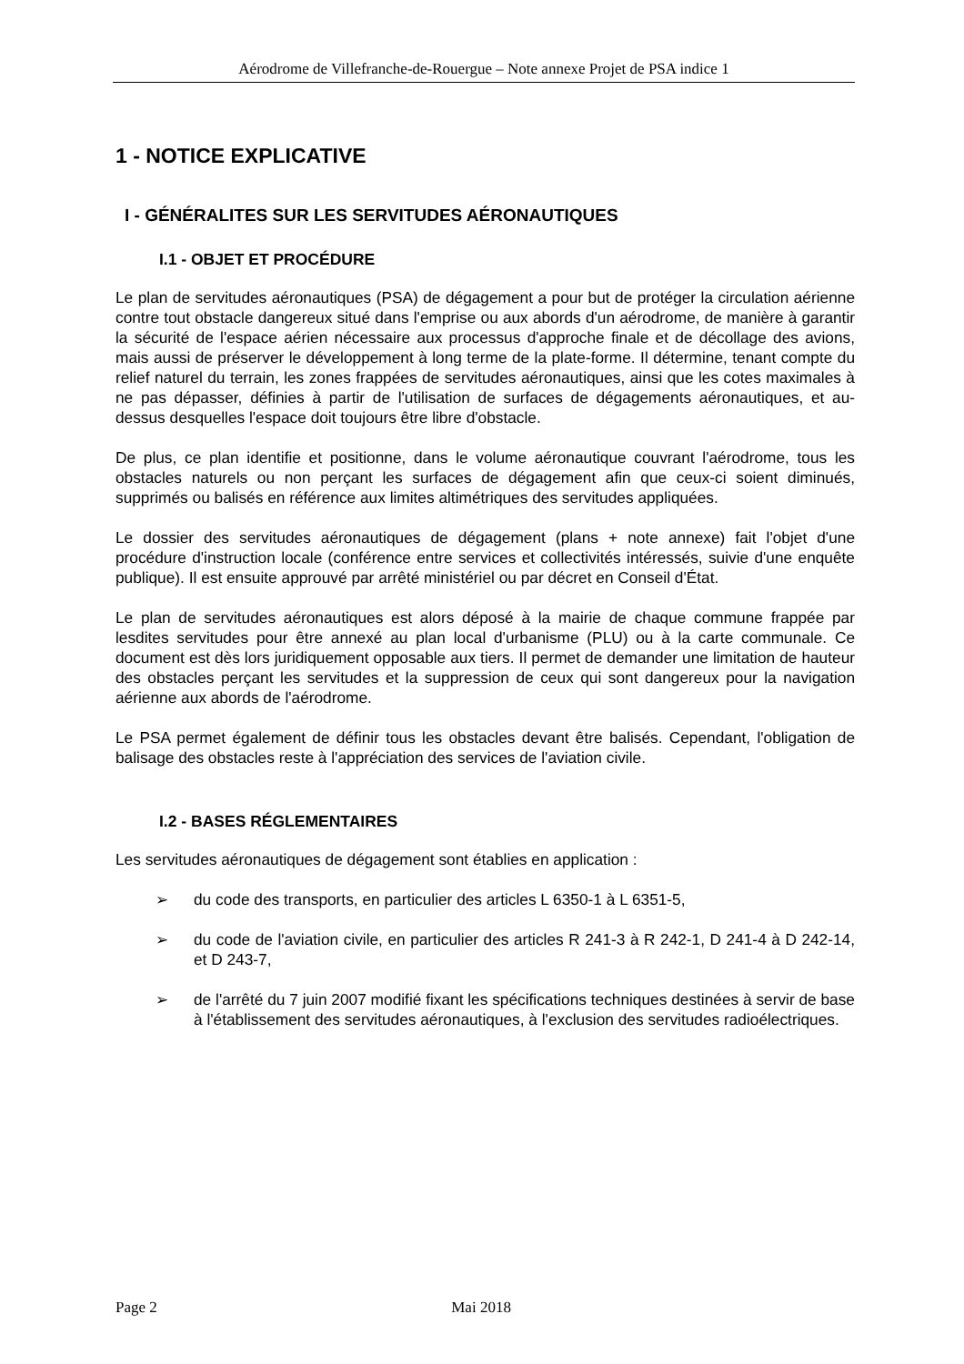Aérodrome de Villefranche-de-Rouergue – Note annexe Projet de PSA indice 1
1 - NOTICE EXPLICATIVE
I - GÉNÉRALITES SUR LES SERVITUDES AÉRONAUTIQUES
I.1 - OBJET ET PROCÉDURE
Le plan de servitudes aéronautiques (PSA) de dégagement a pour but de protéger la circulation aérienne contre tout obstacle dangereux situé dans l'emprise ou aux abords d'un aérodrome, de manière à garantir la sécurité de l'espace aérien nécessaire aux processus d'approche finale et de décollage des avions, mais aussi de préserver le développement à long terme de la plate-forme. Il détermine, tenant compte du relief naturel du terrain, les zones frappées de servitudes aéronautiques, ainsi que les cotes maximales à ne pas dépasser, définies à partir de l'utilisation de surfaces de dégagements aéronautiques, et au-dessus desquelles l'espace doit toujours être libre d'obstacle.
De plus, ce plan identifie et positionne, dans le volume aéronautique couvrant l'aérodrome, tous les obstacles naturels ou non perçant les surfaces de dégagement afin que ceux-ci soient diminués, supprimés ou balisés en référence aux limites altimétriques des servitudes appliquées.
Le dossier des servitudes aéronautiques de dégagement (plans + note annexe) fait l'objet d'une procédure d'instruction locale (conférence entre services et collectivités intéressés, suivie d'une enquête publique). Il est ensuite approuvé par arrêté ministériel ou par décret en Conseil d'État.
Le plan de servitudes aéronautiques est alors déposé à la mairie de chaque commune frappée par lesdites servitudes pour être annexé au plan local d'urbanisme (PLU) ou à la carte communale. Ce document est dès lors juridiquement opposable aux tiers. Il permet de demander une limitation de hauteur des obstacles perçant les servitudes et la suppression de ceux qui sont dangereux pour la navigation aérienne aux abords de l'aérodrome.
Le PSA permet également de définir tous les obstacles devant être balisés. Cependant, l'obligation de balisage des obstacles reste à l'appréciation des services de l'aviation civile.
I.2 - BASES RÉGLEMENTAIRES
Les servitudes aéronautiques de dégagement sont établies en application :
➢ du code des transports, en particulier des articles L 6350-1 à L 6351-5,
➢ du code de l'aviation civile, en particulier des articles R 241-3 à R 242-1, D 241-4 à D 242-14, et D 243-7,
➢ de l'arrêté du 7 juin 2007 modifié fixant les spécifications techniques destinées à servir de base à l'établissement des servitudes aéronautiques, à l'exclusion des servitudes radioélectriques.
Page 2 Mai 2018